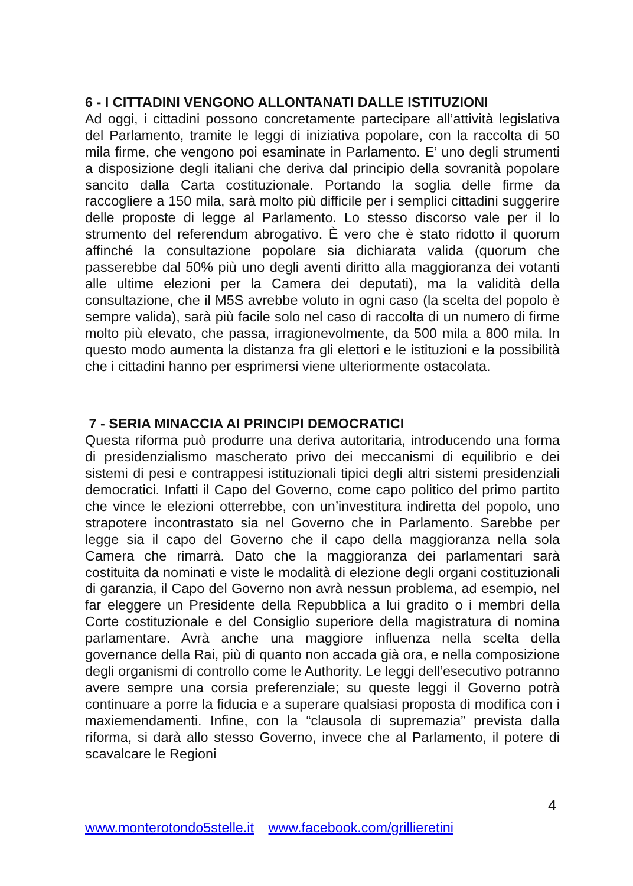6 - I CITTADINI VENGONO ALLONTANATI DALLE ISTITUZIONI
Ad oggi, i cittadini possono concretamente partecipare all’attività legislativa del Parlamento, tramite le leggi di iniziativa popolare, con la raccolta di 50 mila firme, che vengono poi esaminate in Parlamento. E’ uno degli strumenti a disposizione degli italiani che deriva dal principio della sovranità popolare sancito dalla Carta costituzionale. Portando la soglia delle firme da raccogliere a 150 mila, sarà molto più difficile per i semplici cittadini suggerire delle proposte di legge al Parlamento. Lo stesso discorso vale per il lo strumento del referendum abrogativo. È vero che è stato ridotto il quorum affinché la consultazione popolare sia dichiarata valida (quorum che passerebbe dal 50% più uno degli aventi diritto alla maggioranza dei votanti alle ultime elezioni per la Camera dei deputati), ma la validità della consultazione, che il M5S avrebbe voluto in ogni caso (la scelta del popolo è sempre valida), sarà più facile solo nel caso di raccolta di un numero di firme molto più elevato, che passa, irragionevolmente, da 500 mila a 800 mila. In questo modo aumenta la distanza fra gli elettori e le istituzioni e la possibilità che i cittadini hanno per esprimersi viene ulteriormente ostacolata.
7 - SERIA MINACCIA AI PRINCIPI DEMOCRATICI
Questa riforma può produrre una deriva autoritaria, introducendo una forma di presidenzialismo mascherato privo dei meccanismi di equilibrio e dei sistemi di pesi e contrappesi istituzionali tipici degli altri sistemi presidenziali democratici. Infatti il Capo del Governo, come capo politico del primo partito che vince le elezioni otterrebbe, con un’investitura indiretta del popolo, uno strapotere incontrastato sia nel Governo che in Parlamento. Sarebbe per legge sia il capo del Governo che il capo della maggioranza nella sola Camera che rimarrà. Dato che la maggioranza dei parlamentari sarà costituita da nominati e viste le modalità di elezione degli organi costituzionali di garanzia, il Capo del Governo non avrà nessun problema, ad esempio, nel far eleggere un Presidente della Repubblica a lui gradito o i membri della Corte costituzionale e del Consiglio superiore della magistratura di nomina parlamentare. Avrà anche una maggiore influenza nella scelta della governance della Rai, più di quanto non accada già ora, e nella composizione degli organismi di controllo come le Authority. Le leggi dell’esecutivo potranno avere sempre una corsia preferenziale; su queste leggi il Governo potrà continuare a porre la fiducia e a superare qualsiasi proposta di modifica con i maxiemendamenti. Infine, con la “clausola di supremazia” prevista dalla riforma, si darà allo stesso Governo, invece che al Parlamento, il potere di scavalcare le Regioni
4
www.monterotondo5stelle.it www.facebook.com/grillieretini